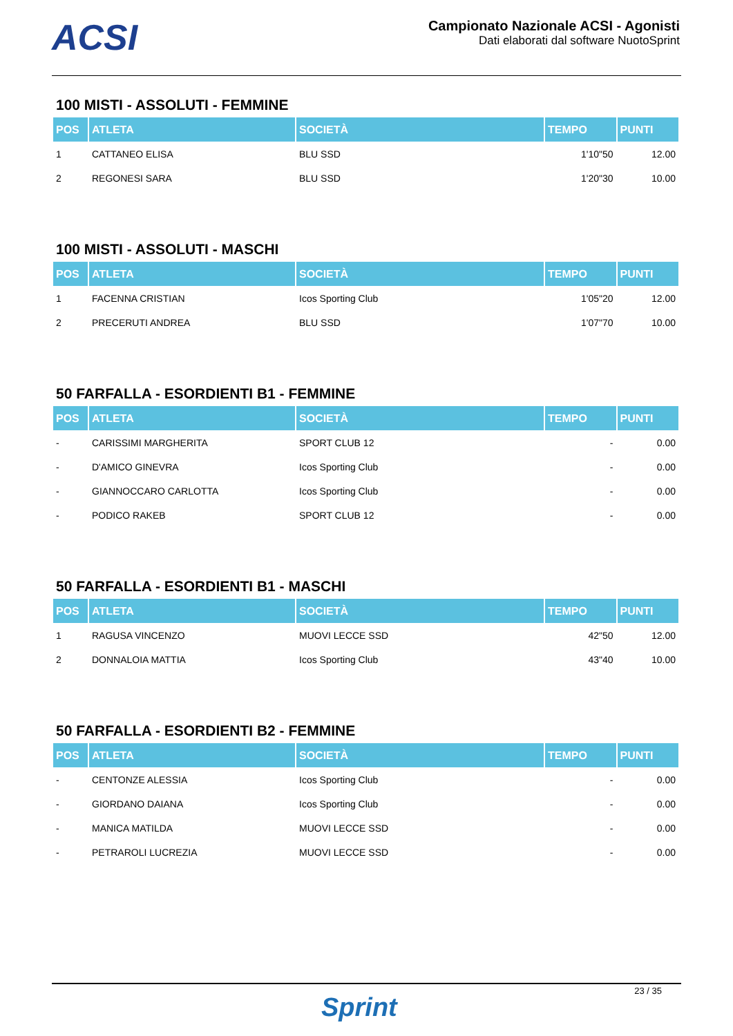ACSI
Campionato Nazionale ACSI - Agonisti
Dati elaborati dal software NuotoSprint
100 MISTI - ASSOLUTI - FEMMINE
| POS | ATLETA | SOCIETÀ | TEMPO | PUNTI |
| --- | --- | --- | --- | --- |
| 1 | CATTANEO ELISA | BLU SSD | 1'10"50 | 12.00 |
| 2 | REGONESI SARA | BLU SSD | 1'20"30 | 10.00 |
100 MISTI - ASSOLUTI - MASCHI
| POS | ATLETA | SOCIETÀ | TEMPO | PUNTI |
| --- | --- | --- | --- | --- |
| 1 | FACENNA CRISTIAN | Icos Sporting Club | 1'05"20 | 12.00 |
| 2 | PRECERUTI ANDREA | BLU SSD | 1'07"70 | 10.00 |
50 FARFALLA - ESORDIENTI B1 - FEMMINE
| POS | ATLETA | SOCIETÀ | TEMPO | PUNTI |
| --- | --- | --- | --- | --- |
| - | CARISSIMI MARGHERITA | SPORT CLUB 12 | - | 0.00 |
| - | D'AMICO GINEVRA | Icos Sporting Club | - | 0.00 |
| - | GIANNOCCARO CARLOTTA | Icos Sporting Club | - | 0.00 |
| - | PODICO RAKEB | SPORT CLUB 12 | - | 0.00 |
50 FARFALLA - ESORDIENTI B1 - MASCHI
| POS | ATLETA | SOCIETÀ | TEMPO | PUNTI |
| --- | --- | --- | --- | --- |
| 1 | RAGUSA VINCENZO | MUOVI LECCE SSD | 42"50 | 12.00 |
| 2 | DONNALOIA MATTIA | Icos Sporting Club | 43"40 | 10.00 |
50 FARFALLA - ESORDIENTI B2 - FEMMINE
| POS | ATLETA | SOCIETÀ | TEMPO | PUNTI |
| --- | --- | --- | --- | --- |
| - | CENTONZE ALESSIA | Icos Sporting Club | - | 0.00 |
| - | GIORDANO DAIANA | Icos Sporting Club | - | 0.00 |
| - | MANICA MATILDA | MUOVI LECCE SSD | - | 0.00 |
| - | PETRAROLI LUCREZIA | MUOVI LECCE SSD | - | 0.00 |
23 / 35
Sprint